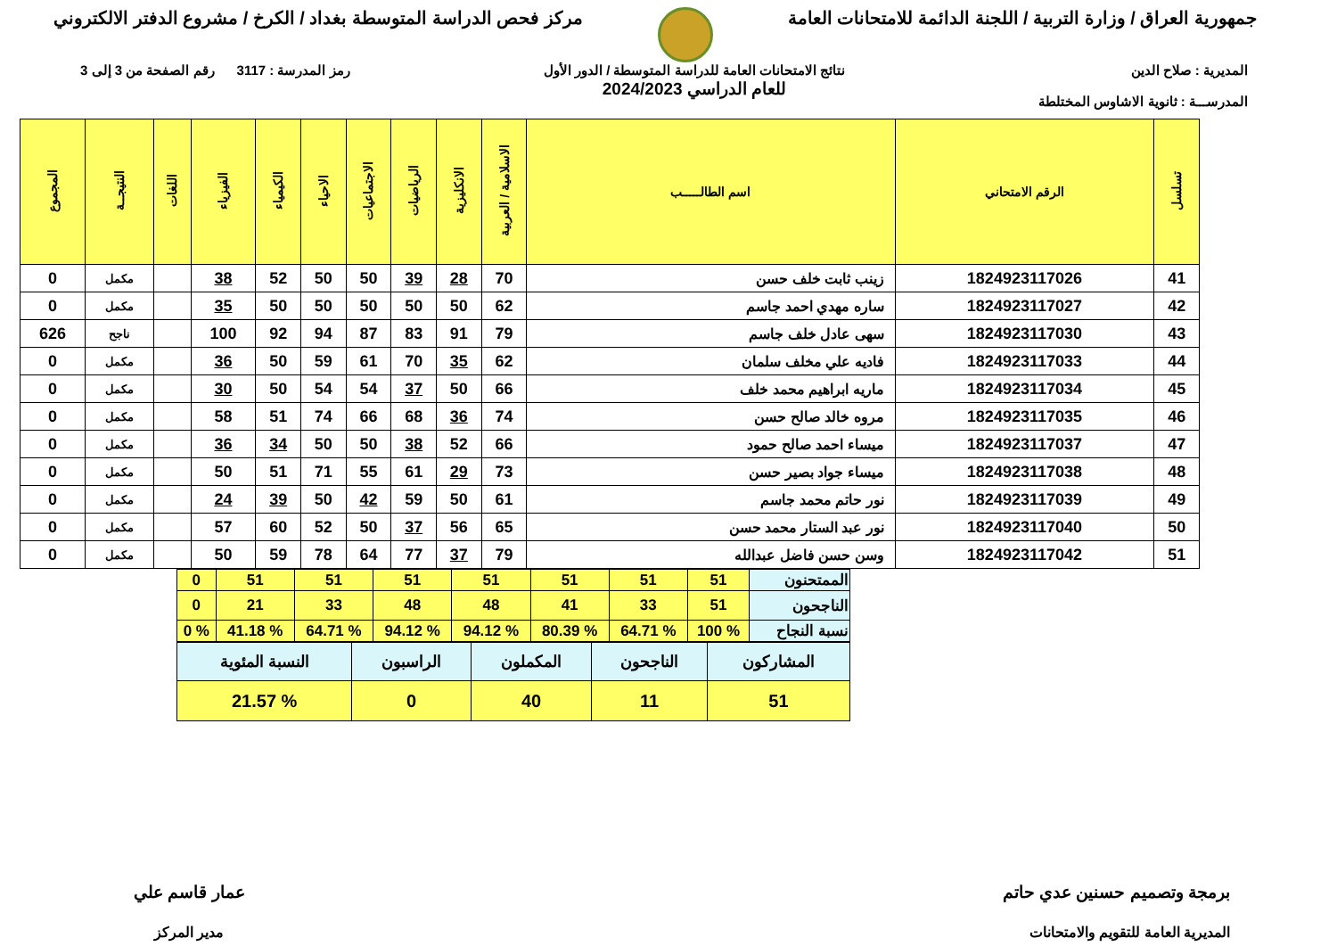جمهورية العراق / وزارة التربية / اللجنة الدائمة للامتحانات العامة
مركز فحص الدراسة المتوسطة بغداد / الكرخ / مشروع الدفتر الالكتروني
المديرية : صلاح الدين
المدرســـة : ثانوية الاشاوس المختلطة
نتائج الامتحانات العامة للدراسة المتوسطة / الدور الأول
للعام الدراسي 2024/2023
رمز المدرسة : 3117 رقم الصفحة من 3 إلى 3
| تسلسل | الرقم الامتحاني | اسم الطالـــــب | الاسلامية / العربية | الانكليزية | الرياضيات | الاجتماعيات | الاحياء | الكيمياء | الفيزياء | اللغات | النتيجــة | المجموع |
| --- | --- | --- | --- | --- | --- | --- | --- | --- | --- | --- | --- | --- |
| 41 | 1824923117026 | زينب ثابت خلف حسن | 70 | 28 | 39 | 50 | 50 | 52 | 38 | | مكمل | 0 |
| 42 | 1824923117027 | ساره مهدي احمد جاسم | 62 | 50 | 50 | 50 | 50 | 50 | 35 | | مكمل | 0 |
| 43 | 1824923117030 | سهى عادل خلف جاسم | 79 | 91 | 83 | 87 | 94 | 92 | 100 | | ناجح | 626 |
| 44 | 1824923117033 | فاديه علي مخلف سلمان | 62 | 35 | 70 | 61 | 59 | 50 | 36 | | مكمل | 0 |
| 45 | 1824923117034 | ماريه ابراهيم محمد خلف | 66 | 50 | 37 | 54 | 54 | 50 | 30 | | مكمل | 0 |
| 46 | 1824923117035 | مروه خالد صالح حسن | 74 | 36 | 68 | 66 | 74 | 51 | 58 | | مكمل | 0 |
| 47 | 1824923117037 | ميساء احمد صالح حمود | 66 | 52 | 38 | 50 | 50 | 34 | 36 | | مكمل | 0 |
| 48 | 1824923117038 | ميساء جواد بصير حسن | 73 | 29 | 61 | 55 | 71 | 51 | 50 | | مكمل | 0 |
| 49 | 1824923117039 | نور حاتم محمد جاسم | 61 | 50 | 59 | 42 | 50 | 39 | 24 | | مكمل | 0 |
| 50 | 1824923117040 | نور عبد الستار محمد حسن | 65 | 56 | 37 | 50 | 52 | 60 | 57 | | مكمل | 0 |
| 51 | 1824923117042 | وسن حسن فاضل عبدالله | 79 | 37 | 77 | 64 | 78 | 59 | 50 | | مكمل | 0 |
| الممتحنون | 51 | 51 | 51 | 51 | 51 | 51 | 51 | 0 |
| الناجحون | 51 | 33 | 41 | 48 | 48 | 33 | 21 | 0 |
| نسبة النجاح | % 100 | % 64.71 | % 80.39 | % 94.12 | % 94.12 | % 64.71 | % 41.18 | % 0 |
| المشاركون | الناجحون | المكملون | الراسبون | النسبة المئوية |
| 51 | 11 | 40 | 0 | % 21.57 |
برمجة وتصميم حسنين عدي حاتم
المديرية العامة للتقويم والامتحانات
عمار قاسم علي
مدير المركز